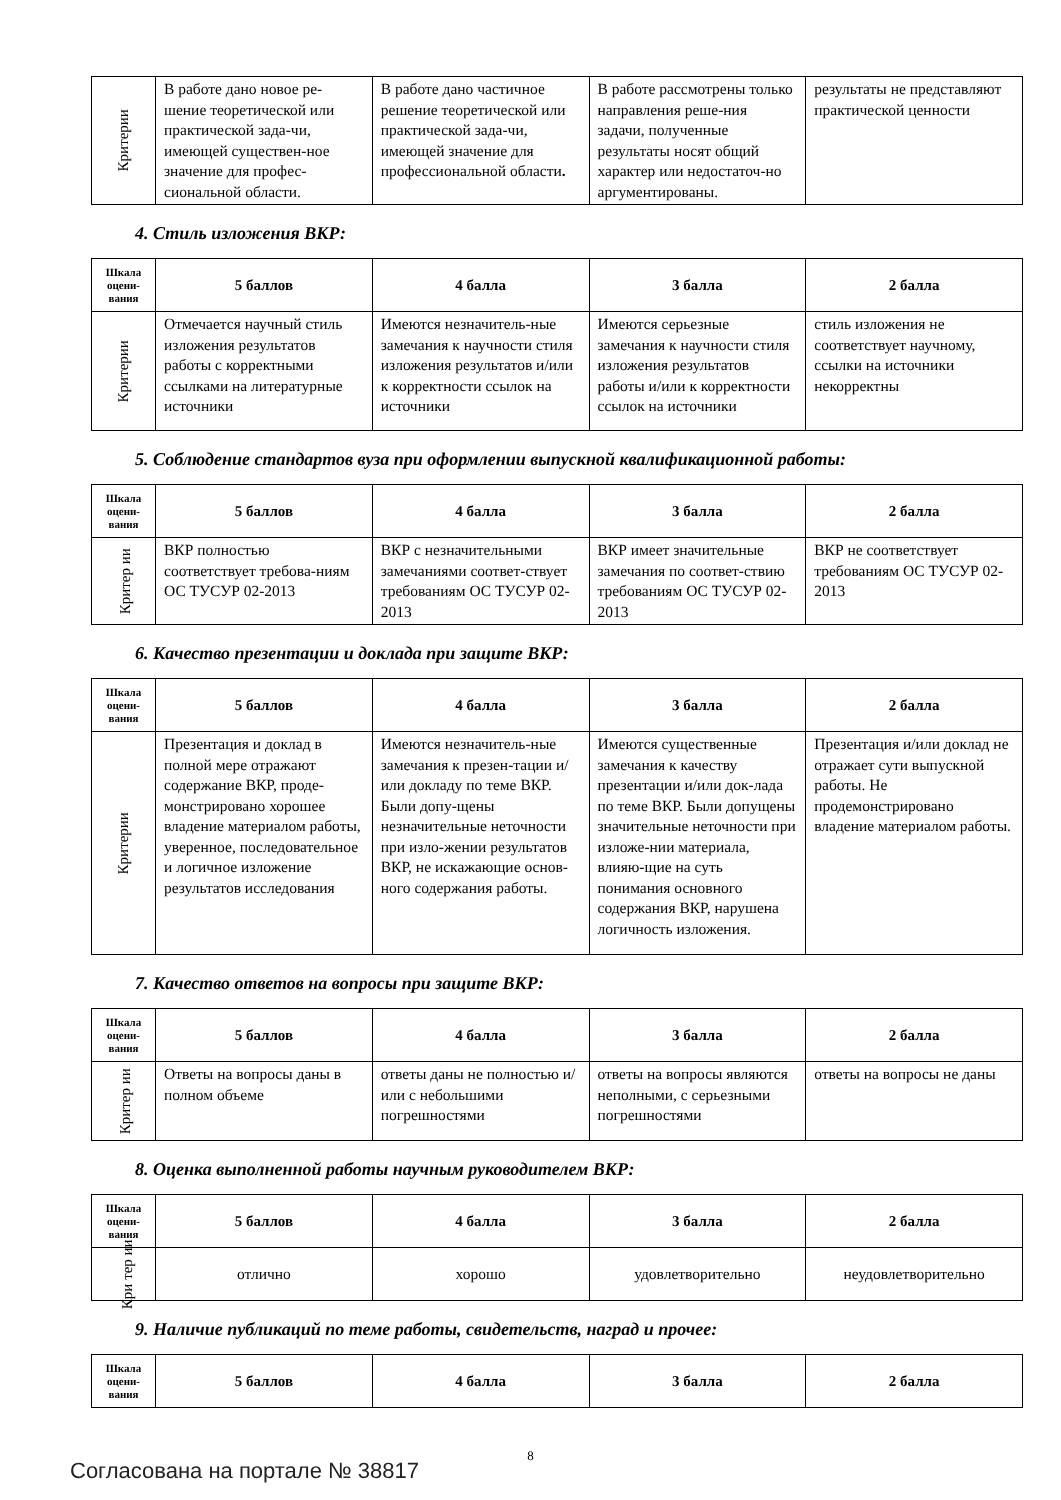| Критерии | В работе дано новое ре-шение теоретической или практической зада-чи, имеющей существен-ное значение для профес-сиональной области. | В работе дано частичное решение теоретической или практической зада-чи, имеющей значение для профессиональной области . | В работе рассмотрены только направления реше-ния задачи, полученные результаты носят общий характер или недостаточ-но аргументированы. | результаты не представляют практической ценности |
4. Стиль изложения ВКР:
| Шкала оцени-вания | 5 баллов | 4 балла | 3 балла | 2 балла |
| --- | --- | --- | --- | --- |
| Критерии | Отмечается научный стиль изложения результатов работы с корректными ссылками на литературные источники | Имеются незначитель-ные замечания к научности стиля изложения результатов и/или к корректности ссылок на источники | Имеются серьезные замечания к научности стиля изложения результатов работы и/или к корректности ссылок на источники | стиль изложения не соответствует научному, ссылки на источники некорректны |
5. Соблюдение стандартов вуза при оформлении выпускной квалификационной работы:
| Шкала оцени-вания | 5 баллов | 4 балла | 3 балла | 2 балла |
| --- | --- | --- | --- | --- |
| Критер ии | ВКР полностью соответствует требова-ниям ОС ТУСУР 02-2013 | ВКР с незначительными замечаниями соответ-ствует требованиям ОС ТУСУР 02-2013 | ВКР имеет значительные замечания по соответ-ствию требованиям ОС ТУСУР 02-2013 | ВКР не соответствует требованиям ОС ТУСУР 02-2013 |
6. Качество презентации и доклада при защите ВКР:
| Шкала оцени-вания | 5 баллов | 4 балла | 3 балла | 2 балла |
| --- | --- | --- | --- | --- |
| Критерии | Презентация и доклад в полной мере отражают содержание ВКР, проде-монстрировано хорошее владение материалом работы, уверенное, последовательное и логичное изложение результатов исследования | Имеются незначитель-ные замечания к презен-тации и/или докладу по теме ВКР. Были допу-щены незначительные неточности при изло-жении результатов ВКР, не искажающие основ-ного содержания работы. | Имеются существенные замечания к качеству презентации и/или док-лада по теме ВКР. Были допущены значительные неточности при изложе-нии материала, влияю-щие на суть понимания основного содержания ВКР, нарушена логичность изложения. | Презентация и/или доклад не отражает сути выпускной работы. Не продемонстрировано владение материалом работы. |
7. Качество ответов на вопросы при защите ВКР:
| Шкала оцени-вания | 5 баллов | 4 балла | 3 балла | 2 балла |
| --- | --- | --- | --- | --- |
| Критер ии | Ответы на вопросы даны в полном объеме | ответы даны не полностью и/или с небольшими погрешностями | ответы на вопросы являются неполными, с серьезными погрешностями | ответы на вопросы не даны |
8. Оценка выполненной работы научным руководителем ВКР:
| Шкала оцени-вания | 5 баллов | 4 балла | 3 балла | 2 балла |
| --- | --- | --- | --- | --- |
| Кри тер ии | отлично | хорошо | удовлетворительно | неудовлетворительно |
9. Наличие публикаций по теме работы, свидетельств, наград и прочее:
| Шкала оцени-вания | 5 баллов | 4 балла | 3 балла | 2 балла |
| --- | --- | --- | --- | --- |
8
Согласована на портале № 38817